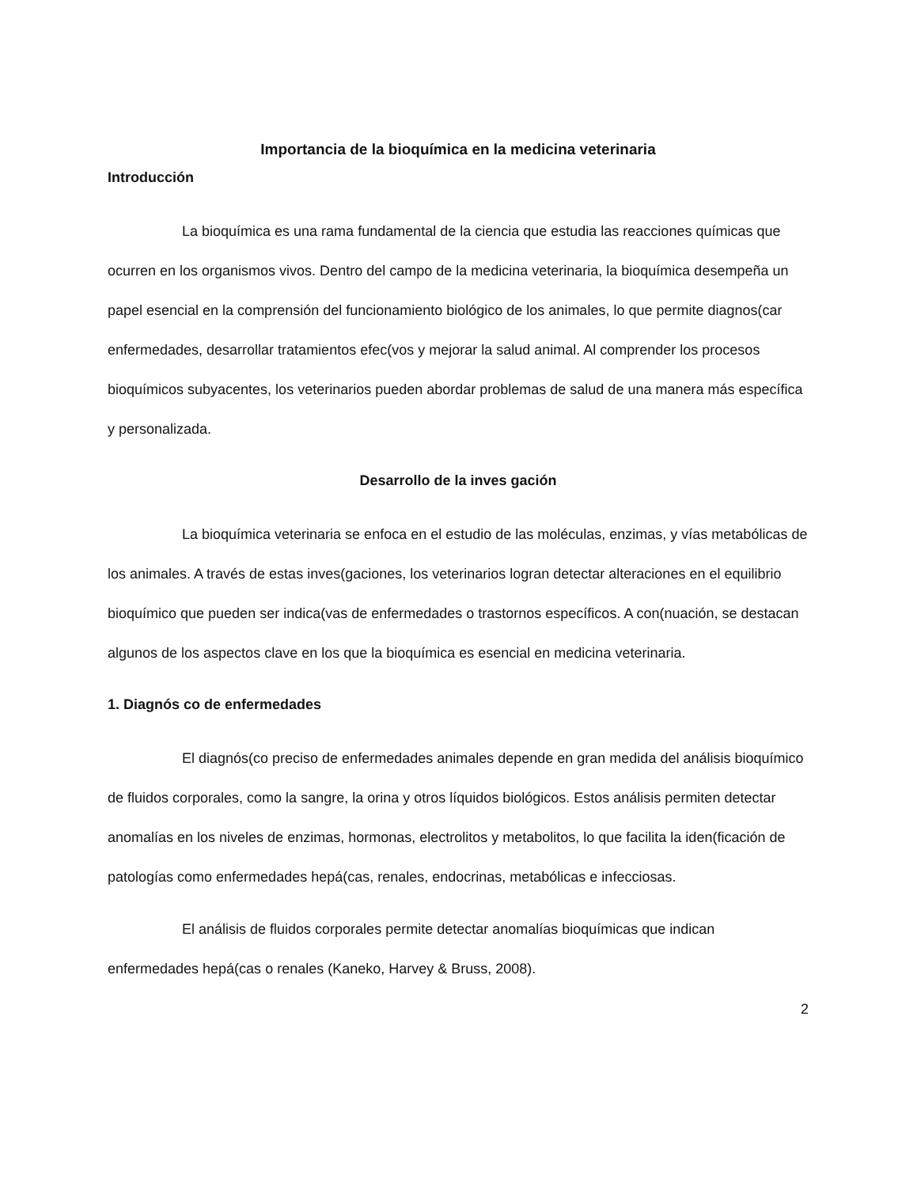Importancia de la bioquímica en la medicina veterinaria
Introducción
La bioquímica es una rama fundamental de la ciencia que estudia las reacciones químicas que ocurren en los organismos vivos. Dentro del campo de la medicina veterinaria, la bioquímica desempeña un papel esencial en la comprensión del funcionamiento biológico de los animales, lo que permite diagnos(car enfermedades, desarrollar tratamientos efec(vos y mejorar la salud animal. Al comprender los procesos bioquímicos subyacentes, los veterinarios pueden abordar problemas de salud de una manera más específica y personalizada.
Desarrollo de la inves gación
La bioquímica veterinaria se enfoca en el estudio de las moléculas, enzimas, y vías metabólicas de los animales. A través de estas inves(gaciones, los veterinarios logran detectar alteraciones en el equilibrio bioquímico que pueden ser indica(vas de enfermedades o trastornos específicos. A con(nuación, se destacan algunos de los aspectos clave en los que la bioquímica es esencial en medicina veterinaria.
1. Diagnós co de enfermedades
El diagnós(co preciso de enfermedades animales depende en gran medida del análisis bioquímico de fluidos corporales, como la sangre, la orina y otros líquidos biológicos. Estos análisis permiten detectar anomalías en los niveles de enzimas, hormonas, electrolitos y metabolitos, lo que facilita la iden(ficación de patologías como enfermedades hepá(cas, renales, endocrinas, metabólicas e infecciosas.
El análisis de fluidos corporales permite detectar anomalías bioquímicas que indican enfermedades hepá(cas o renales (Kaneko, Harvey & Bruss, 2008).
2